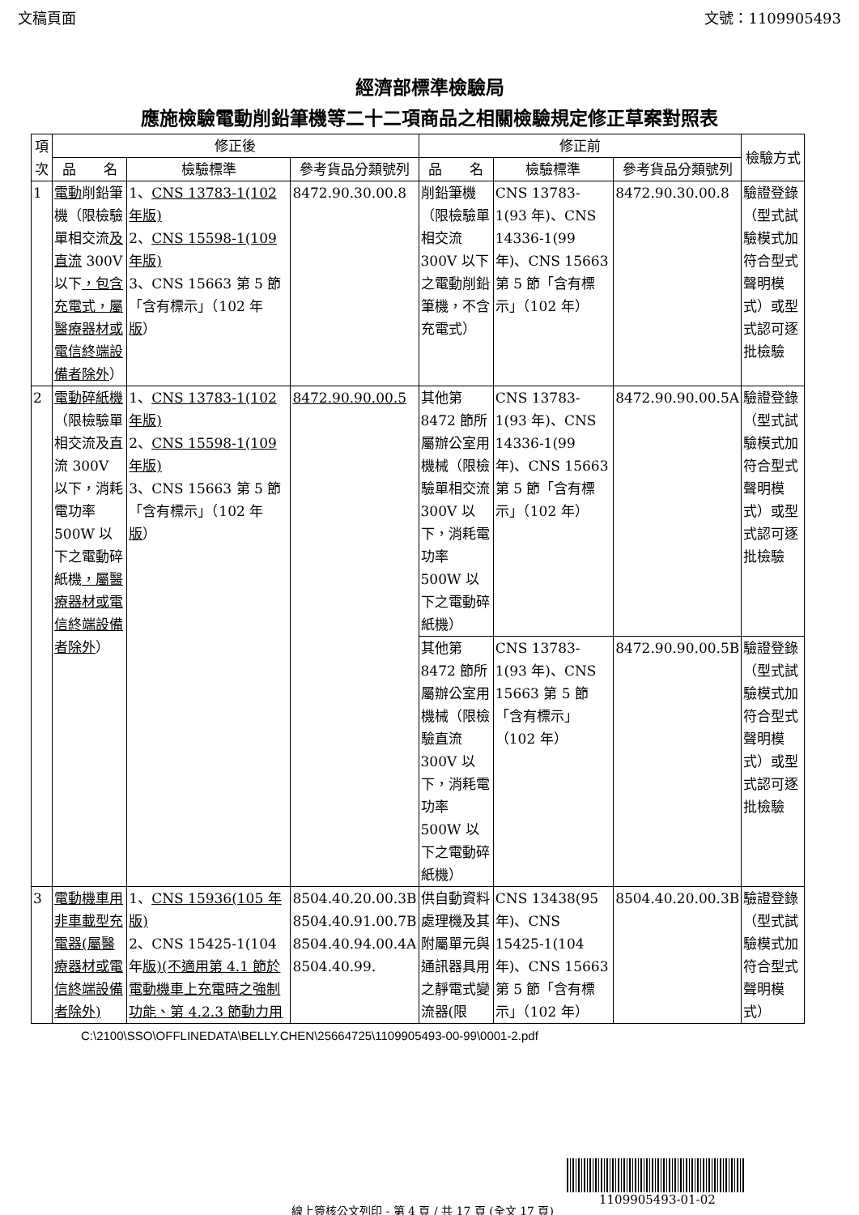文稿頁面 文號：1109905493
經濟部標準檢驗局
應施檢驗電動削鉛筆機等二十二項商品之相關檢驗規定修正草案對照表
| 項 次 | 修正後 | | | 修正前 | | | 檢驗方式 |
| --- | --- | --- | --- | --- | --- | --- | --- |
| | 品 名 | 檢驗標準 | 參考貨品分類號列 | 品 名 | 檢驗標準 | 參考貨品分類號列 | |
| 1 | 電動 削鉛筆機（限檢驗單相交流 及直流 300V 以下 ，包含充電式，屬醫療器材或電信終端設備者除外 ） | 1、 CNS 13783-1(102 年版) 2、 CNS 15598-1(109 年版) 3、CNS 15663 第 5 節「含有標示」（102 年 版 ） | 8472.90.30.00.8 | 削鉛筆機（限檢驗單相交流 300V 以下之電動削鉛筆機，不含充電式） | CNS 13783-1(93 年)、CNS 14336-1(99 年)、CNS 15663 第 5 節「含有標示」（102 年） | 8472.90.30.00.8 | 驗證登錄（型式試驗模式加符合型式聲明模式）或型式認可逐批檢驗 |
| 2 | 電動碎紙機 （限檢驗單相交流及直流 300V 以下，消耗電功率 500W 以下之電動碎紙機 ，屬醫療器材或電信終端設備者除外 ） | 1、 CNS 13783-1(102 年版) 2、 CNS 15598-1(109 年版) 3、CNS 15663 第 5 節「含有標示」（102 年 版 ） | 8472.90.90.00.5 | 其他第 8472 節所屬辦公室用機械（限檢驗單相交流 300V 以下，消耗電功率 500W 以下之電動碎紙機） | CNS 13783-1(93 年)、CNS 14336-1(99 年)、CNS 15663 第 5 節「含有標示」（102 年） | 8472.90.90.00.5A | 驗證登錄（型式試驗模式加符合型式聲明模式）或型式認可逐批檢驗 |
| | | | | 其他第 8472 節所屬辦公室用機械（限檢驗直流 300V 以下，消耗電功率 500W 以下之電動碎紙機） | CNS 13783-1(93 年)、CNS 15663 第 5 節「含有標示」（102 年） | 8472.90.90.00.5B | 驗證登錄（型式試驗模式加符合型式聲明模式）或型式認可逐批檢驗 |
| 3 | 電動機車用非車載型充電器(屬醫療器材或電信終端設備者除外) | 1、 CNS 15936(105 年版) 2、CNS 15425-1(104 年 版)(不適用第 4.1 節於電動機車上充電時之強制功能、第 4.2.3 節動力用 | 8504.40.20.00.3B 8504.40.91.00.7B 8504.40.94.00.4A 8504.40.99. | 供自動資料處理機及其附屬單元與通訊器具用之靜電式變流器(限 | CNS 13438(95 年)、CNS 15425-1(104 年)、CNS 15663 第 5 節「含有標示」（102 年） | 8504.40.20.00.3B | 驗證登錄（型式試驗模式加符合型式聲明模式） |
C:\2100\SSO\OFFLINEDATA\BELLY.CHEN\25664725\1109905493-00-99\0001-2.pdf
1109905493-01-02
線上簽核公文列印 - 第 4 頁 / 共 17 頁 (全文 17 頁)